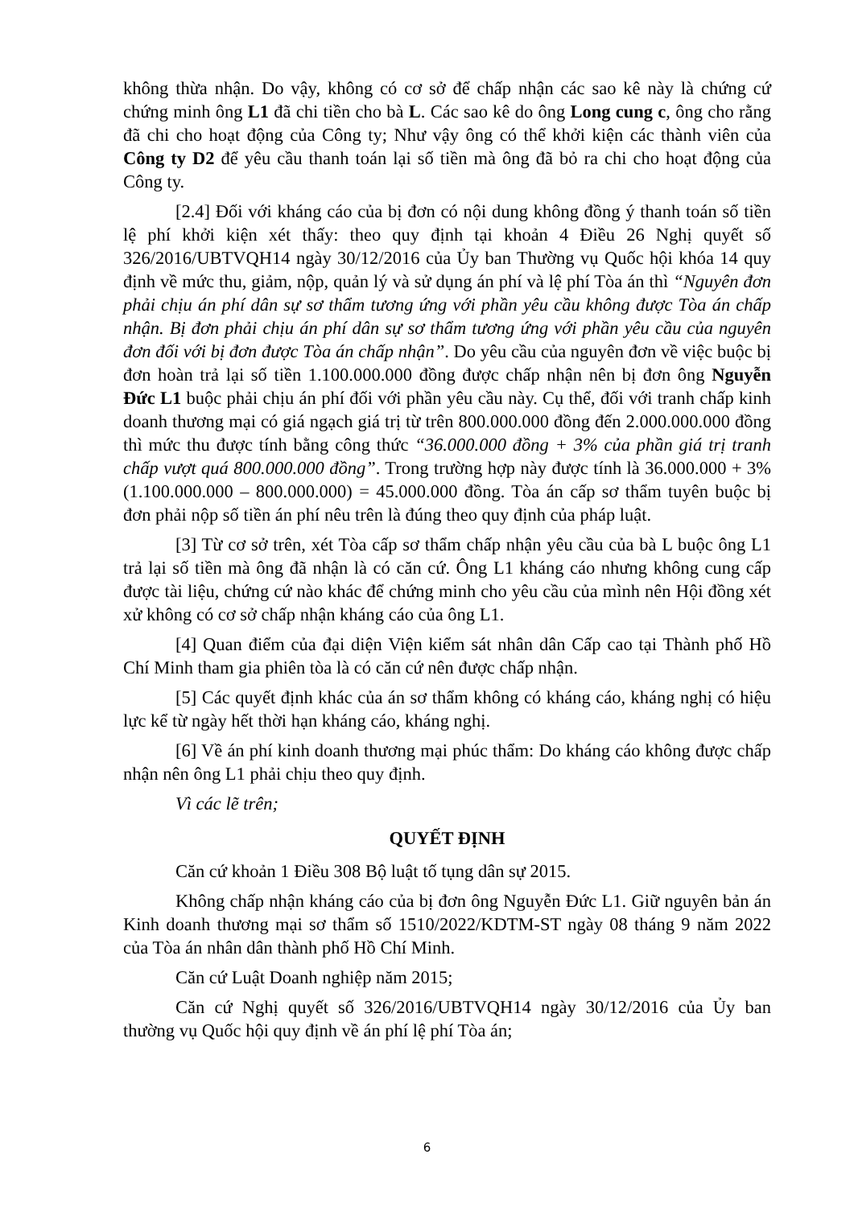không thừa nhận. Do vậy, không có cơ sở để chấp nhận các sao kê này là chứng cứ chứng minh ông L1 đã chi tiền cho bà L. Các sao kê do ông Long cung c, ông cho rằng đã chi cho hoạt động của Công ty; Như vậy ông có thể khởi kiện các thành viên của Công ty D2 để yêu cầu thanh toán lại số tiền mà ông đã bỏ ra chi cho hoạt động của Công ty.
[2.4] Đối với kháng cáo của bị đơn có nội dung không đồng ý thanh toán số tiền lệ phí khởi kiện xét thấy: theo quy định tại khoản 4 Điều 26 Nghị quyết số 326/2016/UBTVQH14 ngày 30/12/2016 của Ủy ban Thường vụ Quốc hội khóa 14 quy định về mức thu, giảm, nộp, quản lý và sử dụng án phí và lệ phí Tòa án thì “Nguyên đơn phải chịu án phí dân sự sơ thẩm tương ứng với phần yêu cầu không được Tòa án chấp nhận. Bị đơn phải chịu án phí dân sự sơ thẩm tương ứng với phần yêu cầu của nguyên đơn đối với bị đơn được Tòa án chấp nhận”. Do yêu cầu của nguyên đơn về việc buộc bị đơn hoàn trả lại số tiền 1.100.000.000 đồng được chấp nhận nên bị đơn ông Nguyễn Đức L1 buộc phải chịu án phí đối với phần yêu cầu này. Cụ thể, đối với tranh chấp kinh doanh thương mại có giá ngạch giá trị từ trên 800.000.000 đồng đến 2.000.000.000 đồng thì mức thu được tính bằng công thức “36.000.000 đồng + 3% của phần giá trị tranh chấp vượt quá 800.000.000 đồng”. Trong trường hợp này được tính là 36.000.000 + 3%(1.100.000.000 – 800.000.000) = 45.000.000 đồng. Tòa án cấp sơ thẩm tuyên buộc bị đơn phải nộp số tiền án phí nêu trên là đúng theo quy định của pháp luật.
[3] Từ cơ sở trên, xét Tòa cấp sơ thẩm chấp nhận yêu cầu của bà L buộc ông L1 trả lại số tiền mà ông đã nhận là có căn cứ. Ông L1 kháng cáo nhưng không cung cấp được tài liệu, chứng cứ nào khác để chứng minh cho yêu cầu của mình nên Hội đồng xét xử không có cơ sở chấp nhận kháng cáo của ông L1.
[4] Quan điểm của đại diện Viện kiểm sát nhân dân Cấp cao tại Thành phố Hồ Chí Minh tham gia phiên tòa là có căn cứ nên được chấp nhận.
[5] Các quyết định khác của án sơ thẩm không có kháng cáo, kháng nghị có hiệu lực kể từ ngày hết thời hạn kháng cáo, kháng nghị.
[6] Về án phí kinh doanh thương mại phúc thẩm: Do kháng cáo không được chấp nhận nên ông L1 phải chịu theo quy định.
Vì các lẽ trên;
QUYẾT ĐỊNH
Căn cứ khoản 1 Điều 308 Bộ luật tố tụng dân sự 2015.
Không chấp nhận kháng cáo của bị đơn ông Nguyễn Đức L1. Giữ nguyên bản án Kinh doanh thương mại sơ thẩm số 1510/2022/KDTM-ST ngày 08 tháng 9 năm 2022 của Tòa án nhân dân thành phố Hồ Chí Minh.
Căn cứ Luật Doanh nghiệp năm 2015;
Căn cứ Nghị quyết số 326/2016/UBTVQH14 ngày 30/12/2016 của Ủy ban thường vụ Quốc hội quy định về án phí lệ phí Tòa án;
6